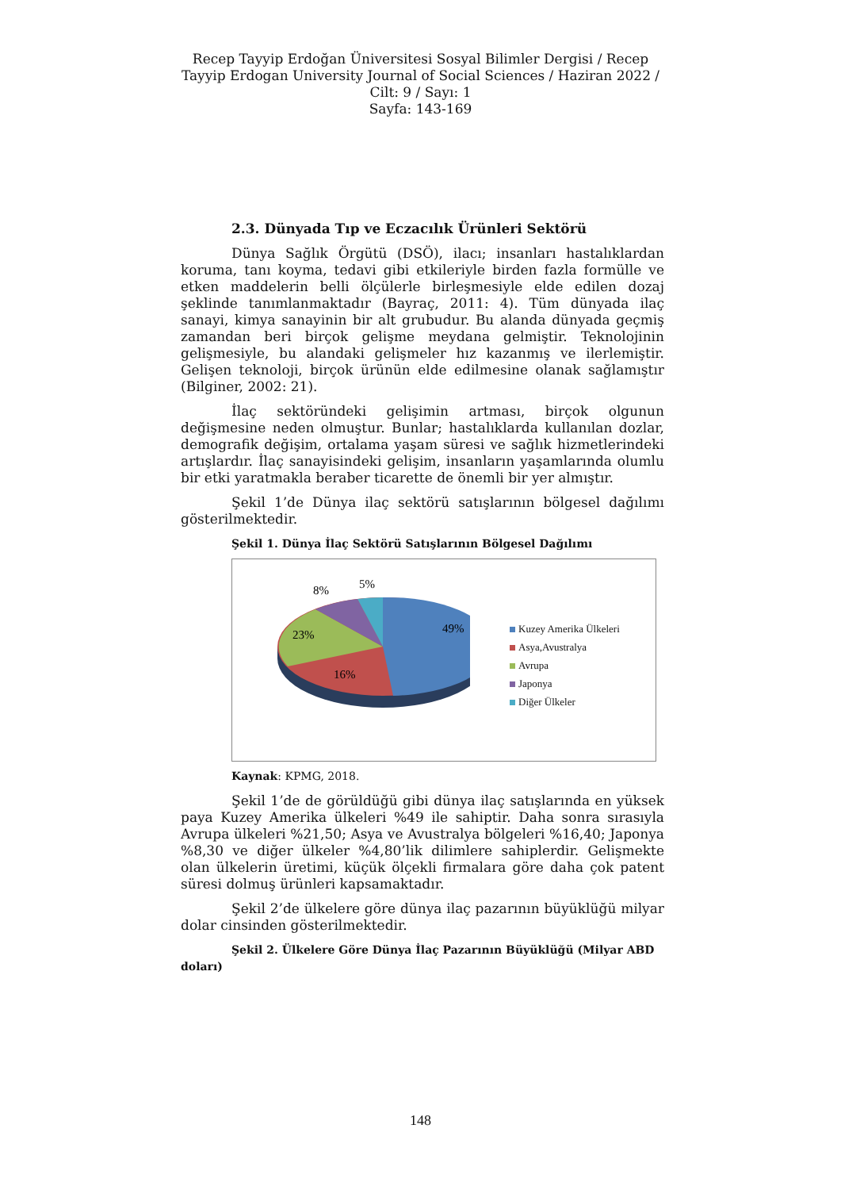Recep Tayyip Erdoğan Üniversitesi Sosyal Bilimler Dergisi / Recep Tayyip Erdogan University Journal of Social Sciences / Haziran 2022 / Cilt: 9 / Sayı: 1
Sayfa: 143-169
2.3. Dünyada Tıp ve Eczacılık Ürünleri Sektörü
Dünya Sağlık Örgütü (DSÖ), ilacı; insanları hastalıklardan koruma, tanı koyma, tedavi gibi etkileriyle birden fazla formülle ve etken maddelerin belli ölçülerle birleşmesiyle elde edilen dozaj şeklinde tanımlanmaktadır (Bayraç, 2011: 4). Tüm dünyada ilaç sanayi, kimya sanayinin bir alt grubudur. Bu alanda dünyada geçmiş zamandan beri birçok gelişme meydana gelmiştir. Teknolojinin gelişmesiyle, bu alandaki gelişmeler hız kazanmış ve ilerlemiştir. Gelişen teknoloji, birçok ürünün elde edilmesine olanak sağlamıştır (Bilginer, 2002: 21).
İlaç sektöründeki gelişimin artması, birçok olgunun değişmesine neden olmuştur. Bunlar; hastalıklarda kullanılan dozlar, demografik değişim, ortalama yaşam süresi ve sağlık hizmetlerindeki artışlardır. İlaç sanayisindeki gelişim, insanların yaşamlarında olumlu bir etki yaratmakla beraber ticarette de önemli bir yer almıştır.
Şekil 1’de Dünya ilaç sektörü satışlarının bölgesel dağılımı gösterilmektedir.
Şekil 1. Dünya İlaç Sektörü Satışlarının Bölgesel Dağılımı
49%
16%
23%
8%
5%
Kuzey Amerika Ülkeleri
Asya,Avustralya
Avrupa
Japonya
Diğer Ülkeler
Kaynak: KPMG, 2018.
Şekil 1’de de görüldüğü gibi dünya ilaç satışlarında en yüksek paya Kuzey Amerika ülkeleri %49 ile sahiptir. Daha sonra sırasıyla Avrupa ülkeleri %21,50; Asya ve Avustralya bölgeleri %16,40; Japonya %8,30 ve diğer ülkeler %4,80’lik dilimlere sahiplerdir. Gelişmekte olan ülkelerin üretimi, küçük ölçekli firmalara göre daha çok patent süresi dolmuş ürünleri kapsamaktadır.
Şekil 2’de ülkelere göre dünya ilaç pazarının büyüklüğü milyar dolar cinsinden gösterilmektedir.
Şekil 2. Ülkelere Göre Dünya İlaç Pazarının Büyüklüğü (Milyar ABD doları)
148